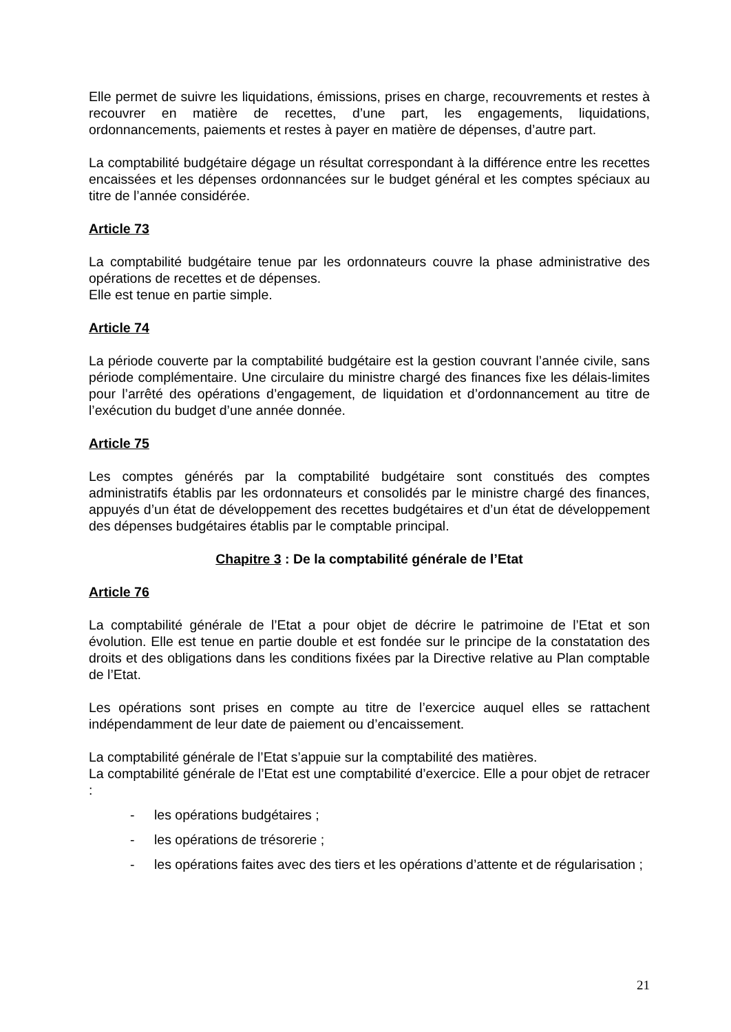Elle permet de suivre les liquidations, émissions, prises en charge, recouvrements et restes à recouvrer en matière de recettes, d’une part, les engagements, liquidations, ordonnancements, paiements et restes à payer en matière de dépenses, d’autre part.
La comptabilité budgétaire dégage un résultat correspondant à la différence entre les recettes encaissées et les dépenses ordonnancées sur le budget général et les comptes spéciaux au titre de l’année considérée.
Article 73
La comptabilité budgétaire tenue par les ordonnateurs couvre la phase administrative des opérations de recettes et de dépenses.
Elle est tenue en partie simple.
Article 74
La période couverte par la comptabilité budgétaire est la gestion couvrant l’année civile, sans période complémentaire. Une circulaire du ministre chargé des finances fixe les délais-limites pour l’arrêté des opérations d’engagement, de liquidation et d’ordonnancement au titre de l’exécution du budget d’une année donnée.
Article 75
Les comptes générés par la comptabilité budgétaire sont constitués des comptes administratifs établis par les ordonnateurs et consolidés par le ministre chargé des finances, appuyés d’un état de développement des recettes budgétaires et d’un état de développement des dépenses budgétaires établis par le comptable principal.
Chapitre 3 : De la comptabilité générale de l’Etat
Article 76
La comptabilité générale de l’Etat a pour objet de décrire le patrimoine de l’Etat et son évolution. Elle est tenue en partie double et est fondée sur le principe de la constatation des droits et des obligations dans les conditions fixées par la Directive relative au Plan comptable de l’Etat.
Les opérations sont prises en compte au titre de l’exercice auquel elles se rattachent indépendamment de leur date de paiement ou d’encaissement.
La comptabilité générale de l’Etat s’appuie sur la comptabilité des matières.
La comptabilité générale de l’Etat est une comptabilité d’exercice. Elle a pour objet de retracer :
- les opérations budgétaires ;
- les opérations de trésorerie ;
- les opérations faites avec des tiers et les opérations d’attente et de régularisation ;
21